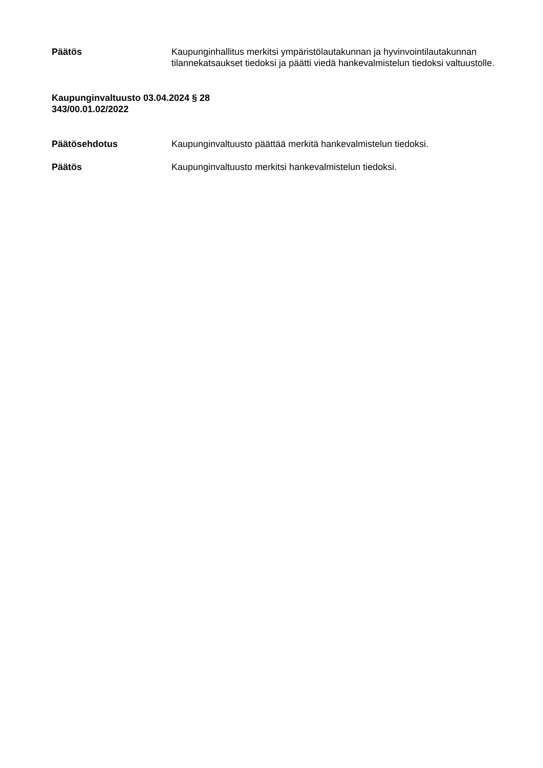Päätös Kaupunginhallitus merkitsi ympäristölautakunnan ja hyvinvointilautakunnan tilannekatsaukset tiedoksi ja päätti viedä hankevalmistelun tiedoksi valtuustolle.
Kaupunginvaltuusto 03.04.2024 § 28
343/00.01.02/2022
Päätösehdotus Kaupunginvaltuusto päättää merkitä hankevalmistelun tiedoksi.
Päätös Kaupunginvaltuusto merkitsi hankevalmistelun tiedoksi.